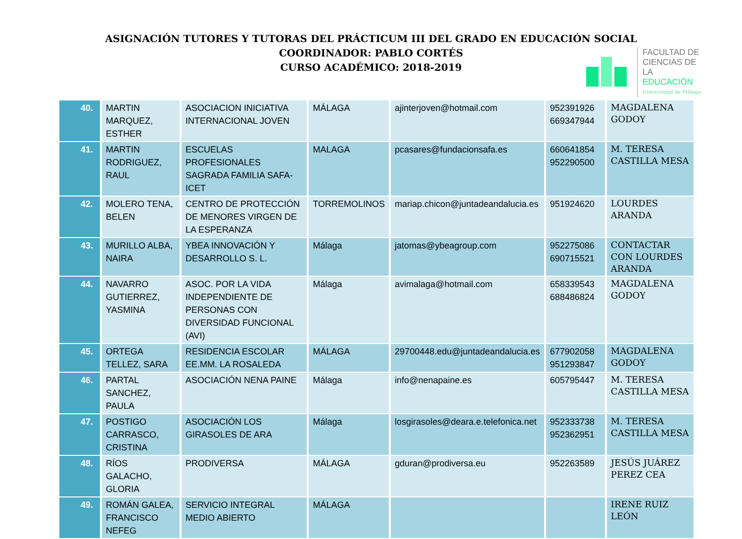ASIGNACIÓN TUTORES Y TUTORAS DEL PRÁCTICUM III DEL GRADO EN EDUCACIÓN SOCIAL
COORDINADOR: PABLO CORTÉS
CURSO ACADÉMICO: 2018-2019
FACULTAD DE
CIENCIAS DE
LA EDUCACIÓN
Universidad de Málaga
| 40. | MARTIN MARQUEZ, ESTHER | ASOCIACION INICIATIVA INTERNACIONAL JOVEN | MÁLAGA | ajinterjoven@hotmail.com | 952391926 669347944 | MAGDALENA GODOY |
| 41. | MARTIN RODRIGUEZ, RAUL | ESCUELAS PROFESIONALES SAGRADA FAMILIA SAFA-ICET | MALAGA | pcasares@fundacionsafa.es | 660641854 952290500 | M. TERESA CASTILLA MESA |
| 42. | MOLERO TENA, BELEN | CENTRO DE PROTECCIÓN DE MENORES VIRGEN DE LA ESPERANZA | TORREMOLINOS | mariap.chicon@juntadeandalucia.es | 951924620 | LOURDES ARANDA |
| 43. | MURILLO ALBA, NAIRA | YBEA INNOVACIÓN Y DESARROLLO S. L. | Málaga | jatomas@ybeagroup.com | 952275086 690715521 | CONTACTAR CON LOURDES ARANDA |
| 44. | NAVARRO GUTIERREZ, YASMINA | ASOC. POR LA VIDA INDEPENDIENTE DE PERSONAS CON DIVERSIDAD FUNCIONAL (AVI) | Málaga | avimalaga@hotmail.com | 658339543 688486824 | MAGDALENA GODOY |
| 45. | ORTEGA TELLEZ, SARA | RESIDENCIA ESCOLAR EE.MM. LA ROSALEDA | MÁLAGA | 29700448.edu@juntadeandalucia.es | 677902058 951293847 | MAGDALENA GODOY |
| 46. | PARTAL SANCHEZ, PAULA | ASOCIACIÓN NENA PAINE | Málaga | info@nenapaine.es | 605795447 | M. TERESA CASTILLA MESA |
| 47. | POSTIGO CARRASCO, CRISTINA | ASOCIACIÓN LOS GIRASOLES DE ARA | Málaga | losgirasoles@deara.e.telefonica.net | 952333738 952362951 | M. TERESA CASTILLA MESA |
| 48. | RÍOS GALACHO, GLORIA | PRODIVERSA | MÁLAGA | gduran@prodiversa.eu | 952263589 | JESÚS JUÁREZ PEREZ CEA |
| 49. | ROMÁN GALEA, FRANCISCO NEFEG | SERVICIO INTEGRAL MEDIO ABIERTO | MÁLAGA | | | IRENE RUIZ LEÓN |